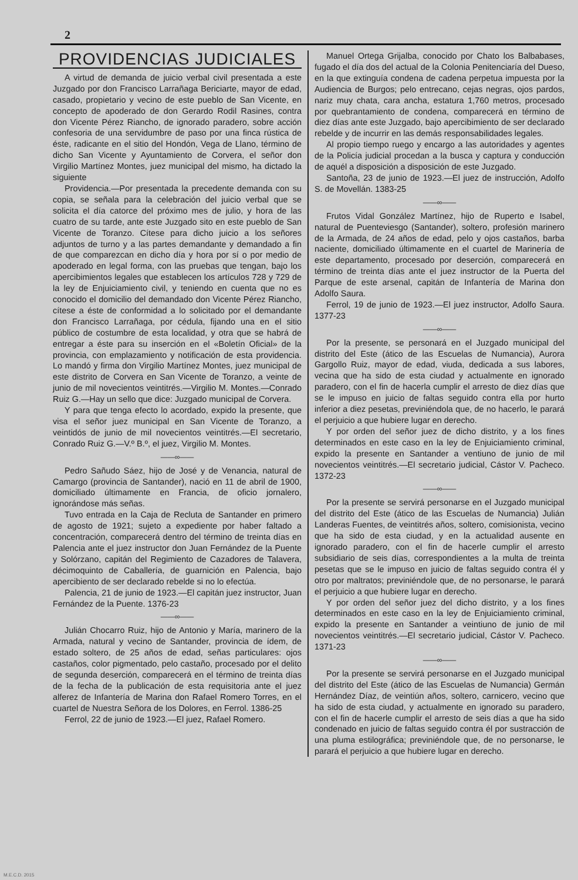2
PROVIDENCIAS JUDICIALES
A virtud de demanda de juicio verbal civil presentada a este Juzgado por don Francisco Larrañaga Bericiarte, mayor de edad, casado, propietario y vecino de este pueblo de San Vicente, en concepto de apoderado de don Gerardo Rodil Rasines, contra don Vicente Pérez Riancho, de ignorado paradero, sobre acción confesoria de una servidumbre de paso por una finca rústica de éste, radicante en el sitio del Hondón, Vega de Llano, término de dicho San Vicente y Ayuntamiento de Corvera, el señor don Virgilio Martínez Montes, juez municipal del mismo, ha dictado la siguiente
Providencia.—Por presentada la precedente demanda con su copia, se señala para la celebración del juicio verbal que se solicita el día catorce del próximo mes de julio, y hora de las cuatro de su tarde, ante este Juzgado sito en este pueblo de San Vicente de Toranzo. Cítese para dicho juicio a los señores adjuntos de turno y a las partes demandante y demandado a fin de que comparezcan en dicho día y hora por sí o por medio de apoderado en legal forma, con las pruebas que tengan, bajo los apercibimientos legales que establecen los artículos 728 y 729 de la ley de Enjuiciamiento civil, y teniendo en cuenta que no es conocido el domicilio del demandado don Vicente Pérez Riancho, cítese a éste de conformidad a lo solicitado por el demandante don Francisco Larrañaga, por cédula, fijando una en el sitio público de costumbre de esta localidad, y otra que se habrá de entregar a éste para su inserción en el «Boletín Oficial» de la provincia, con emplazamiento y notificación de esta providencia. Lo mandó y firma don Virgilio Martínez Montes, juez municipal de este distrito de Corvera en San Vicente de Toranzo, a veinte de junio de mil novecientos veintitrés.—Virgilio M. Montes.—Conrado Ruiz G.—Hay un sello que dice: Juzgado municipal de Corvera.
Y para que tenga efecto lo acordado, expido la presente, que visa el señor juez municipal en San Vicente de Toranzo, a veintidós de junio de mil novecientos veintitrés.—El secretario, Conrado Ruiz G.—V.º B.º, el juez, Virgilio M. Montes.
——∞——
Pedro Sañudo Sáez, hijo de José y de Venancia, natural de Camargo (provincia de Santander), nació en 11 de abril de 1900, domiciliado últimamente en Francia, de oficio jornalero, ignorándose más señas.
Tuvo entrada en la Caja de Recluta de Santander en primero de agosto de 1921; sujeto a expediente por haber faltado a concentración, comparecerá dentro del término de treinta días en Palencia ante el juez instructor don Juan Fernández de la Puente y Solórzano, capitán del Regimiento de Cazadores de Talavera, décimoquinto de Caballería, de guarnición en Palencia, bajo apercibiento de ser declarado rebelde si no lo efectúa.
Palencia, 21 de junio de 1923.—El capitán juez instructor, Juan Fernández de la Puente. 1376-23
——∞——
Julián Chocarro Ruiz, hijo de Antonio y María, marinero de la Armada, natural y vecino de Santander, provincia de ídem, de estado soltero, de 25 años de edad, señas particulares: ojos castaños, color pigmentado, pelo castaño, procesado por el delito de segunda deserción, comparecerá en el término de treinta días de la fecha de la publicación de esta requisitoria ante el juez alferez de Infantería de Marina don Rafael Romero Torres, en el cuartel de Nuestra Señora de los Dolores, en Ferrol. 1386-25
Ferrol, 22 de junio de 1923.—El juez, Rafael Romero.
Manuel Ortega Grijalba, conocido por Chato los Balbabases, fugado el día dos del actual de la Colonia Penitenciaría del Dueso, en la que extinguía condena de cadena perpetua impuesta por la Audiencia de Burgos; pelo entrecano, cejas negras, ojos pardos, nariz muy chata, cara ancha, estatura 1,760 metros, procesado por quebrantamiento de condena, comparecerá en término de diez días ante este Juzgado, bajo apercibimiento de ser declarado rebelde y de incurrir en las demás responsabilidades legales.
Al propio tiempo ruego y encargo a las autoridades y agentes de la Policía judicial procedan a la busca y captura y conducción de aquél a disposición a disposición de este Juzgado.
Santoña, 23 de junio de 1923.—El juez de instrucción, Adolfo S. de Movellán. 1383-25
——∞——
Frutos Vidal González Martínez, hijo de Ruperto e Isabel, natural de Puenteviesgo (Santander), soltero, profesión marinero de la Armada, de 24 años de edad, pelo y ojos castaños, barba naciente, domiciliado últimamente en el cuartel de Marinería de este departamento, procesado por deserción, comparecerá en término de treinta días ante el juez instructor de la Puerta del Parque de este arsenal, capitán de Infantería de Marina don Adolfo Saura.
Ferrol, 19 de junio de 1923.—El juez instructor, Adolfo Saura. 1377-23
——∞——
Por la presente, se personará en el Juzgado municipal del distrito del Este (ático de las Escuelas de Numancia), Aurora Gargollo Ruiz, mayor de edad, viuda, dedicada a sus labores, vecina que ha sido de esta ciudad y actualmente en ignorado paradero, con el fin de hacerla cumplir el arresto de diez días que se le impuso en juicio de faltas seguido contra ella por hurto inferior a diez pesetas, previniéndola que, de no hacerlo, le parará el perjuicio a que hubiere lugar en derecho.
Y por orden del señor juez de dicho distrito, y a los fines determinados en este caso en la ley de Enjuiciamiento criminal, expido la presente en Santander a ventiuno de junio de mil novecientos veintitrés.—El secretario judicial, Cástor V. Pacheco. 1372-23
——∞——
Por la presente se servirá personarse en el Juzgado municipal del distrito del Este (ático de las Escuelas de Numancia) Julián Landeras Fuentes, de veintitrés años, soltero, comisionista, vecino que ha sido de esta ciudad, y en la actualidad ausente en ignorado paradero, con el fin de hacerle cumplir el arresto subsidiario de seis días, correspondientes a la multa de treinta pesetas que se le impuso en juicio de faltas seguido contra él y otro por maltratos; previniéndole que, de no personarse, le parará el perjuicio a que hubiere lugar en derecho.
Y por orden del señor juez del dicho distrito, y a los fines determinados en este caso en la ley de Enjuiciamiento criminal, expido la presente en Santander a veintiuno de junio de mil novecientos veintitrés.—El secretario judicial, Cástor V. Pacheco. 1371-23
——∞——
Por la presente se servirá personarse en el Juzgado municipal del distrito del Este (ático de las Escuelas de Numancia) Germán Hernández Díaz, de veintiún años, soltero, carnicero, vecino que ha sido de esta ciudad, y actualmente en ignorado su paradero, con el fin de hacerle cumplir el arresto de seis días a que ha sido condenado en juicio de faltas seguido contra él por sustracción de una pluma estilográfica; previniéndole que, de no personarse, le parará el perjuicio a que hubiere lugar en derecho.
M.E.C.D. 2015